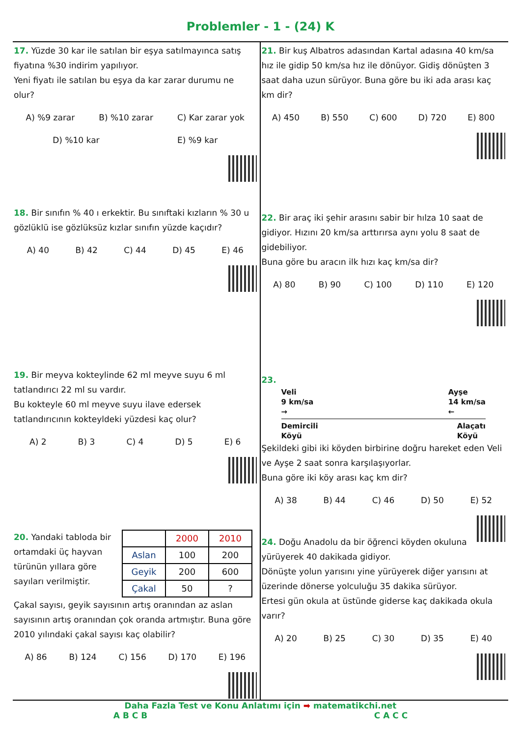Problemler - 1 - (24) K
17. Yüzde 30 kar ile satılan bir eşya satılmayınca satış fiyatına %30 indirim yapılıyor.
Yeni fiyatı ile satılan bu eşya da kar zarar durumu ne olur?
A) %9 zarar B) %10 zarar C) Kar zarar yok
D) %10 kar E) %9 kar
18. Bir sınıfın % 40 ı erkektir. Bu sınıftaki kızların % 30 u gözlüklü ise gözlüksüz kızlar sınıfın yüzde kaçıdır?
A) 40 B) 42 C) 44 D) 45 E) 46
19. Bir meyva kokteylinde 62 ml meyve suyu 6 ml tatlandırıcı 22 ml su vardır.
Bu kokteyle 60 ml meyve suyu ilave edersek tatlandırıcının kokteyldeki yüzdesi kaç olur?
A) 2 B) 3 C) 4 D) 5 E) 6
20. Yandaki tabloda bir ortamdaki üç hayvan türünün yıllara göre sayıları verilmiştir.
| | 2000 | 2010 |
| Aslan | 100 | 200 |
| Geyik | 200 | 600 |
| Çakal | 50 | ? |
Çakal sayısı, geyik sayısının artış oranından az aslan sayısının artış oranından çok oranda artmıştır. Buna göre 2010 yılındaki çakal sayısı kaç olabilir?
A) 86 B) 124 C) 156 D) 170 E) 196
21. Bir kuş Albatros adasından Kartal adasına 40 km/sa hız ile gidip 50 km/sa hız ile dönüyor. Gidiş dönüşten 3 saat daha uzun sürüyor. Buna göre bu iki ada arası kaç km dir?
A) 450 B) 550 C) 600 D) 720 E) 800
22. Bir araç iki şehir arasını sabir bir hılza 10 saat de gidiyor. Hızını 20 km/sa arttırırsa aynı yolu 8 saat de gidebiliyor.
Buna göre bu aracın ilk hızı kaç km/sa dir?
A) 80 B) 90 C) 100 D) 110 E) 120
23.
Veli
9 km/sa
→ Ayşe
14 km/sa
←
Demircili
Köyü Alaçatı
Köyü
Şekildeki gibi iki köyden birbirine doğru hareket eden Veli ve Ayşe 2 saat sonra karşılaşıyorlar.
Buna göre iki köy arası kaç km dir?
A) 38 B) 44 C) 46 D) 50 E) 52
24. Doğu Anadolu da bir öğrenci köyden okuluna yürüyerek 40 dakikada gidiyor.
Dönüşte yolun yarısını yine yürüyerek diğer yarısını at üzerinde dönerse yolculuğu 35 dakika sürüyor.
Ertesi gün okula at üstünde giderse kaç dakikada okula varır?
A) 20 B) 25 C) 30 D) 35 E) 40
Daha Fazla Test ve Konu Anlatımı için ➡ matematikchi.net
A B C B C A C C